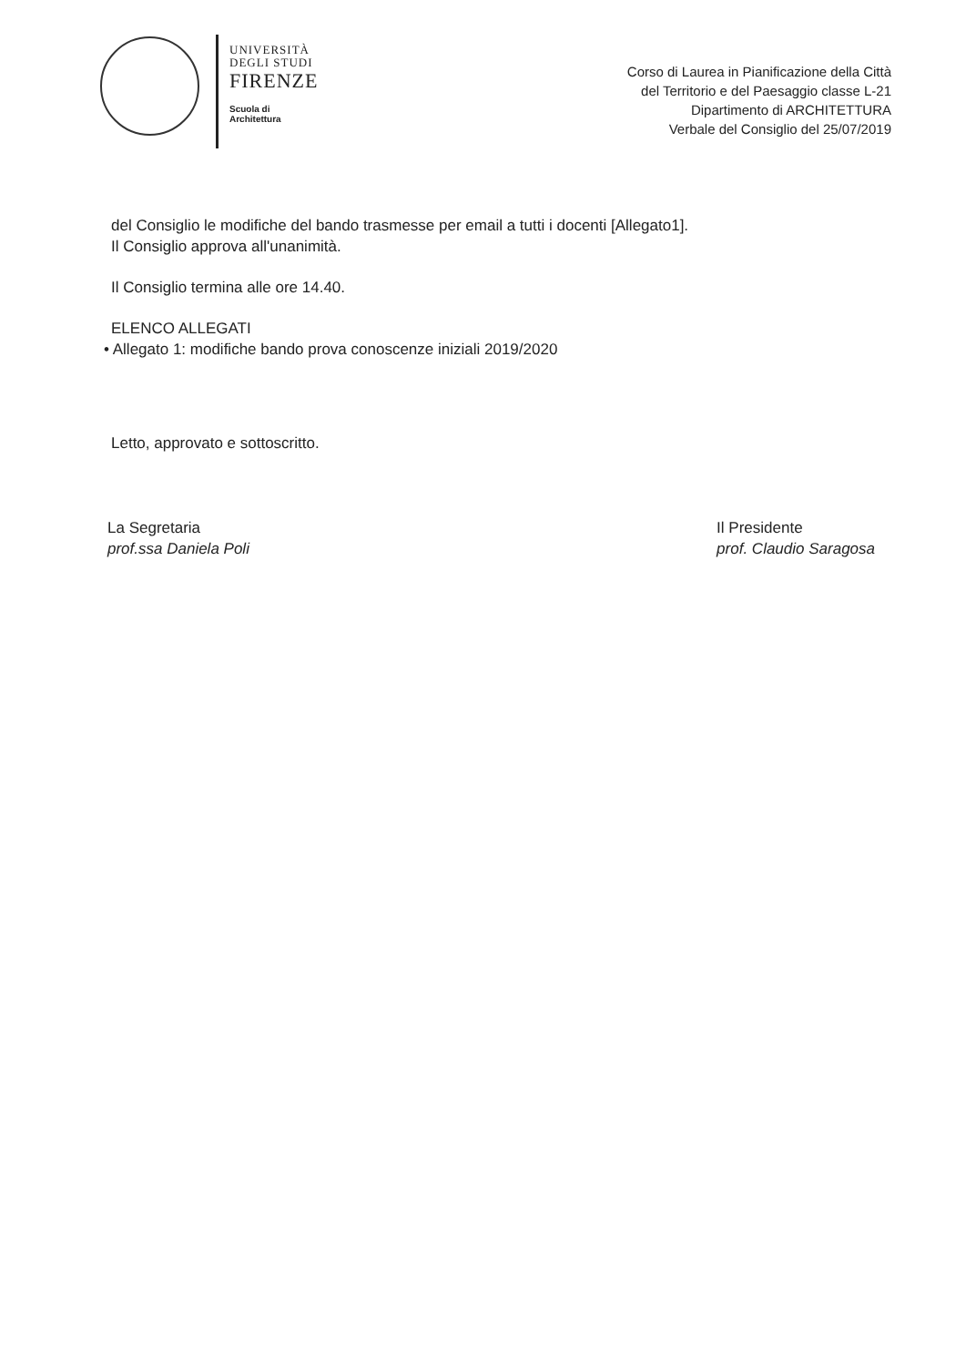UNIVERSITÀ
DEGLI STUDI
FIRENZE
Scuola di
Architettura
Corso di Laurea in Pianificazione della Città
del Territorio e del Paesaggio classe L-21
Dipartimento di ARCHITETTURA
Verbale del Consiglio del 25/07/2019
del Consiglio le modifiche del bando trasmesse per email a tutti i docenti [Allegato1].
Il Consiglio approva all'unanimità.
Il Consiglio termina alle ore 14.40.
ELENCO ALLEGATI
• Allegato 1: modifiche bando prova conoscenze iniziali 2019/2020
Letto, approvato e sottoscritto.
La Segretaria
prof.ssa Daniela Poli
Il Presidente
prof. Claudio Saragosa